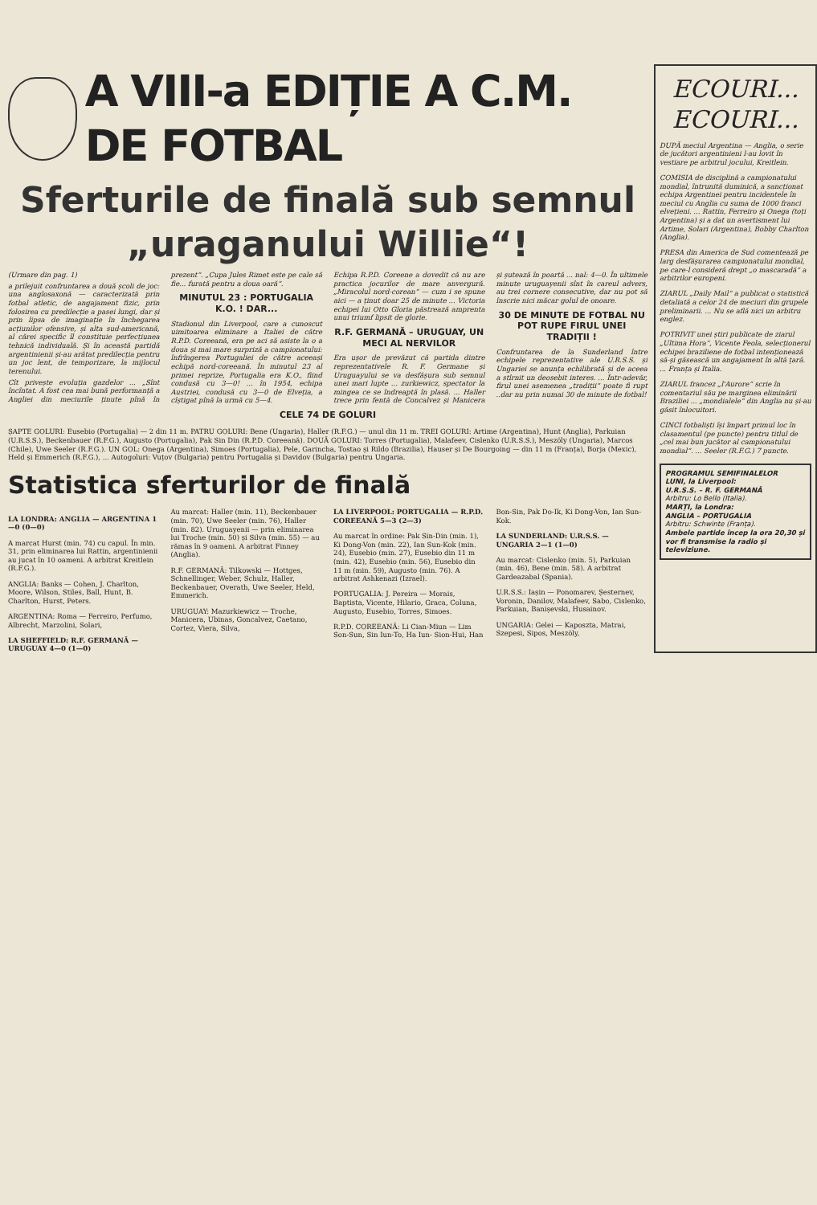A VIII-a EDIȚIE A C.M. DE FOTBAL
Sferturile de finală sub semnul
„uraganului Willie“!
(Urmare din pag. 1)
a prilejuit confruntarea a două școli de joc: una anglosaxonă — caracterizată prin fotbal atletic, de angajament fizic, prin folosirea cu predilecție a pasei lungi, dar și prin lipsa de imaginație în închegarea acțiunilor ofensive, și alta sud-americană, al cărei specific îl constituie perfecțiunea tehnică individuală. Și în această partidă argentinienii și-au arătat predilecția pentru un joc lent, de temporizare, la mijlocul terenului.
Cît privește evoluția gazdelor ... „Sînt încîntat. A fost cea mai bună performanță a Angliei din meciurile ținute pînă în prezent“. „Cupa Jules Rimet este pe cale să fie... furată pentru a doua oară“.
MINUTUL 23 : PORTUGALIA K.O. ! DAR...
Stadionul din Liverpool, care a cunoscut uimitoarea eliminare a Italiei de către R.P.D. Coreeană, era pe aci să asiste la o a doua și mai mare surpriză a campionatului: înfrîngerea Portugaliei de către aceeași echipă nord-coreeană. În minutul 23 al primei reprize, Portugalia era K.O., fiind condusă cu 3—0! ... în 1954, echipa Austriei, condusă cu 3—0 de Elveția, a cîștigat pînă la urmă cu 5—4.
Echipa R.P.D. Coreene a dovedit că nu are practica jocurilor de mare anvergură. „Miracolul nord-corean“ — cum i se spune aici — a ținut doar 25 de minute ... Victoria echipei lui Otto Gloria păstrează amprenta unui triumf lipsit de glorie.
R.F. GERMANĂ – URUGUAY, UN MECI AL NERVILOR
Era ușor de prevăzut că partida dintre reprezentativele R. F. Germane și Uruguayului se va desfășura sub semnul unei mari lupte ... zurkiewicz, spectator la mingea ce se îndreaptă în plasă. ... Haller trece prin fentă de Concalvez și Manicera și șutează în poartă ... nal: 4—0. În ultimele minute uruguayenii sînt în careul advers, au trei cornere consecutive, dar nu pot să înscrie nici măcar golul de onoare.
30 DE MINUTE DE FOTBAL NU POT RUPE FIRUL UNEI TRADIȚII !
Confruntarea de la Sunderland între echipele reprezentative ale U.R.S.S. și Ungariei se anunța echilibrată și de aceea a stîrnit un deosebit interes. ... Într-adevăr, firul unei asemenea „tradiții“ poate fi rupt ..dar nu prin numai 30 de minute de fotbal!
CELE 74 DE GOLURI
ȘAPTE GOLURI: Eusebio (Portugalia) — 2 din 11 m. PATRU GOLURI: Bene (Ungaria), Haller (R.F.G.) — unul din 11 m. TREI GOLURI: Artime (Argentina), Hunt (Anglia), Parkuian (U.R.S.S.), Beckenbauer (R.F.G.), Augusto (Portugalia), Pak Sin Din (R.P.D. Coreeană). DOUĂ GOLURI: Torres (Portugalia), Malafeev, Cislenko (U.R.S.S.), Meszöly (Ungaria), Marcos (Chile), Uwe Seeler (R.F.G.). UN GOL: Onega (Argentina), Simoes (Portugalia), Pele, Garincha, Tostao și Rildo (Brazilia), Hauser și De Bourgoing — din 11 m (Franța), Borja (Mexic), Held și Emmerich (R.F.G.), ... Autogoluri: Vuțov (Bulgaria) pentru Portugalia și Davidov (Bulgaria) pentru Ungaria.
Statistica sferturilor de finală
LA LONDRA: ANGLIA — ARGENTINA 1—0 (0—0)
A marcat Hurst (min. 74) cu capul. În min. 31, prin eliminarea lui Rattin, argentinienii au jucat în 10 oameni. A arbitrat Kreitlein (R.F.G.).
ANGLIA: Banks — Cohen, J. Charlton, Moore, Wilson, Stiles, Ball, Hunt, B. Charlton, Hurst, Peters.
ARGENTINA: Roma — Ferreiro, Perfumo, Albrecht, Marzolini, Solari,
LA SHEFFIELD: R.F. GERMANĂ — URUGUAY 4—0 (1—0)
Au marcat: Haller (min. 11), Beckenbauer (min. 70), Uwe Seeler (min. 76), Haller (min. 82). Uruguayenii — prin eliminarea lui Troche (min. 50) și Silva (min. 55) — au rămas în 9 oameni. A arbitrat Finney (Anglia).
R.F. GERMANĂ: Tilkowski — Hottges, Schnellinger, Weber, Schulz, Haller, Beckenbauer, Overath, Uwe Seeler, Held, Emmerich.
URUGUAY: Mazurkiewicz — Troche, Manicera, Ubinas, Goncalvez, Caetano, Cortez, Viera, Silva,
LA LIVERPOOL: PORTUGALIA — R.P.D. COREEANĂ 5—3 (2—3)
Au marcat în ordine: Pak Sin-Din (min. 1), Ki Dong-Von (min. 22), Ian Sun-Kok (min. 24), Eusebio (min. 27), Eusebio din 11 m (min. 42), Eusebio (min. 56), Eusebio din 11 m (min. 59), Augusto (min. 76). A arbitrat Ashkenazi (Izrael).
PORTUGALIA: J. Pereira — Morais, Baptista, Vicente, Hilario, Graca, Coluna, Augusto, Eusebio, Torres, Simoes.
R.P.D. COREEANĂ: Li Cian-Miun — Lim Son-Sun, Sin Iun-To, Ha Iun- Sion-Hui, Han Bon-Sin, Pak Do-Ik, Ki Dong-Von, Ian Sun-Kok.
LA SUNDERLAND: U.R.S.S. — UNGARIA 2—1 (1—0)
Au marcat: Cislenko (min. 5), Parkuian (min. 46), Bene (min. 58). A arbitrat Gardeazabal (Spania).
U.R.S.S.: Iașin — Ponomarev, Șesternev, Voronin, Danilov, Malafeev, Sabo, Cislenko, Parkuian, Banișevski, Husainov.
UNGARIA: Gelei — Kaposzta, Matrai, Szepesi, Sipos, Meszöly,
ECOURI...
ECOURI...
DUPĂ meciul Argentina — Anglia, o serie de jucători argentinieni l-au lovit în vestiare pe arbitrul jocului, Kreitlein.
COMISIA de disciplină a campionatului mondial, întrunită duminică, a sancționat echipa Argentinei pentru incidentele în meciul cu Anglia cu suma de 1000 franci elvețieni. ... Rattin, Ferreiro și Onega (toți Argentina) și a dat un avertisment lui Artime, Solari (Argentina), Bobby Charlton (Anglia).
PRESA din America de Sud comentează pe larg desfășurarea campionatului mondial, pe care-l consideră drept „o mascaradă“ a arbitrilor europeni.
ZIARUL „Daily Mail“ a publicat o statistică detaliată a celor 24 de meciuri din grupele preliminarii. ... Nu se află nici un arbitru englez.
POTRIVIT unei știri publicate de ziarul „Ultima Hora“, Vicente Feola, selecționerul echipei braziliene de fotbal intenționează să-și găsească un angajament în altă țară. ... Franța și Italia.
ZIARUL francez „l'Aurore“ scrie în comentariul său pe marginea eliminării Braziliei ... „mondialele“ din Anglia nu și-au găsit înlocuitori.
CINCI fotbaliști își împart primul loc în clasamentul (pe puncte) pentru titlul de „cel mai bun jucător al campionatului mondial“. ... Seeler (R.F.G.) 7 puncte.
PROGRAMUL SEMIFINALELOR
LUNI, la Liverpool:
U.R.S.S. – R. F. GERMANĂ
Arbitru: Lo Bello (Italia).
MARȚI, la Londra:
ANGLIA – PORTUGALIA
Arbitru: Schwinte (Franța).
Ambele partide încep la ora 20,30 și vor fi transmise la radio și televiziune.